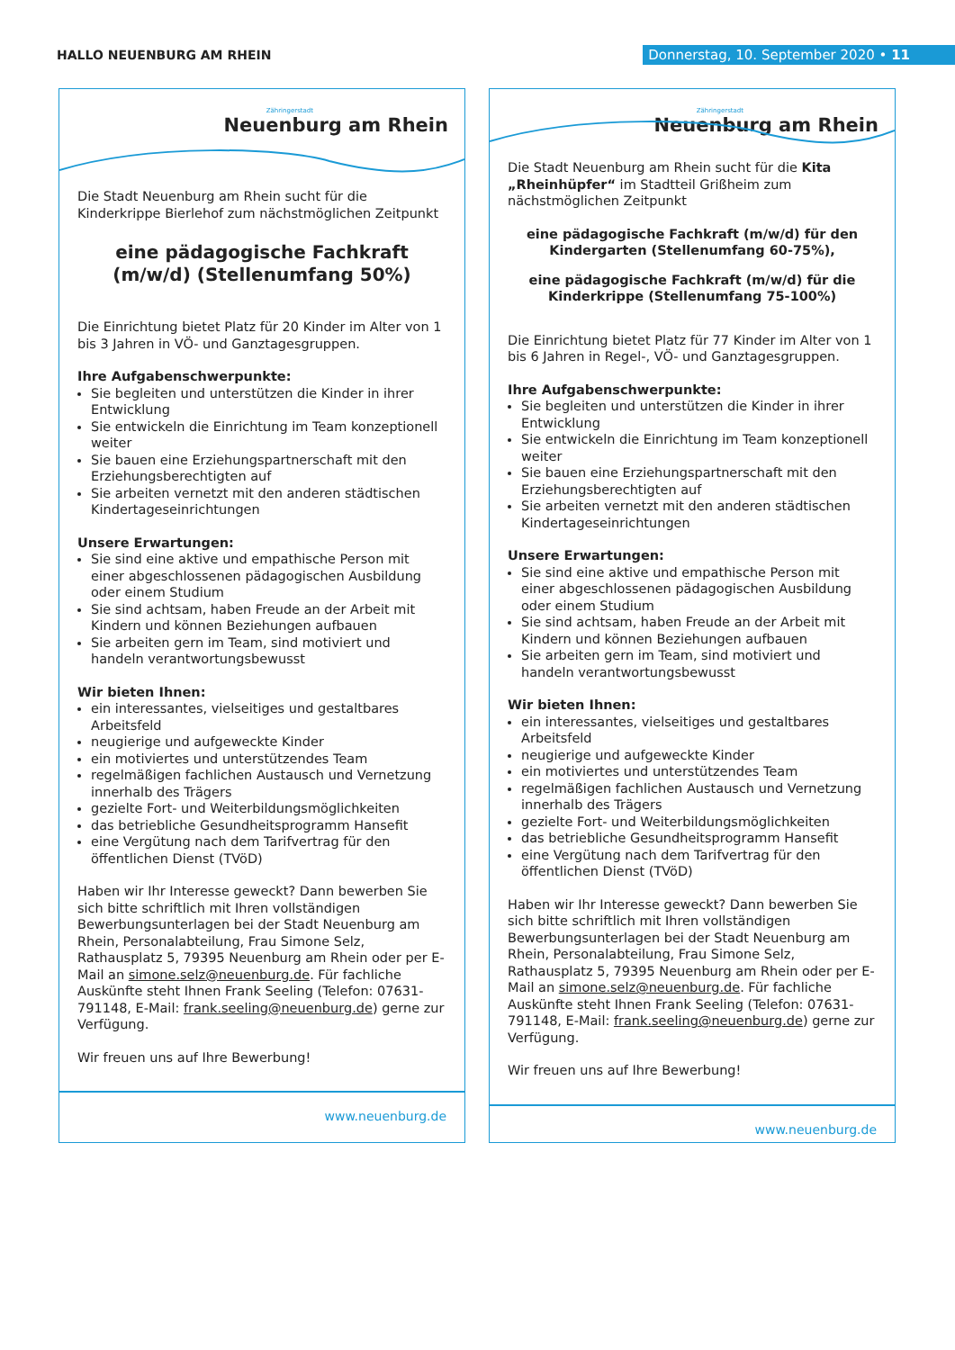HALLO NEUENBURG AM RHEIN Donnerstag, 10. September 2020 • 11
Zähringerstadt
Neuenburg am Rhein
Die Stadt Neuenburg am Rhein sucht für die Kinderkrippe Bierlehof zum nächstmöglichen Zeitpunkt
eine pädagogische Fachkraft (m/w/d) (Stellenumfang 50%)
Die Einrichtung bietet Platz für 20 Kinder im Alter von 1 bis 3 Jahren in VÖ- und Ganztagesgruppen.
Ihre Aufgabenschwerpunkte:
Sie begleiten und unterstützen die Kinder in ihrer Entwicklung
Sie entwickeln die Einrichtung im Team konzeptionell weiter
Sie bauen eine Erziehungspartnerschaft mit den Erziehungsberechtigten auf
Sie arbeiten vernetzt mit den anderen städtischen Kindertageseinrichtungen
Unsere Erwartungen:
Sie sind eine aktive und empathische Person mit einer abgeschlossenen pädagogischen Ausbildung oder einem Studium
Sie sind achtsam, haben Freude an der Arbeit mit Kindern und können Beziehungen aufbauen
Sie arbeiten gern im Team, sind motiviert und handeln verantwortungsbewusst
Wir bieten Ihnen:
ein interessantes, vielseitiges und gestaltbares Arbeitsfeld
neugierige und aufgeweckte Kinder
ein motiviertes und unterstützendes Team
regelmäßigen fachlichen Austausch und Vernetzung innerhalb des Trägers
gezielte Fort- und Weiterbildungsmöglichkeiten
das betriebliche Gesundheitsprogramm Hansefit
eine Vergütung nach dem Tarifvertrag für den öffentlichen Dienst (TVöD)
Haben wir Ihr Interesse geweckt? Dann bewerben Sie sich bitte schriftlich mit Ihren vollständigen Bewerbungsunterlagen bei der Stadt Neuenburg am Rhein, Personalabteilung, Frau Simone Selz, Rathausplatz 5, 79395 Neuenburg am Rhein oder per E-Mail an simone.selz@neuenburg.de. Für fachliche Auskünfte steht Ihnen Frank Seeling (Telefon: 07631-791148, E-Mail: frank.seeling@neuenburg.de) gerne zur Verfügung.
Wir freuen uns auf Ihre Bewerbung!
www.neuenburg.de
Zähringerstadt
Neuenburg am Rhein
Die Stadt Neuenburg am Rhein sucht für die Kita „Rheinhüpfer“ im Stadtteil Grißheim zum nächstmöglichen Zeitpunkt
eine pädagogische Fachkraft (m/w/d) für den Kindergarten (Stellenumfang 60-75%),
eine pädagogische Fachkraft (m/w/d) für die Kinderkrippe (Stellenumfang 75-100%)
Die Einrichtung bietet Platz für 77 Kinder im Alter von 1 bis 6 Jahren in Regel-, VÖ- und Ganztagesgruppen.
Ihre Aufgabenschwerpunkte:
Sie begleiten und unterstützen die Kinder in ihrer Entwicklung
Sie entwickeln die Einrichtung im Team konzeptionell weiter
Sie bauen eine Erziehungspartnerschaft mit den Erziehungsberechtigten auf
Sie arbeiten vernetzt mit den anderen städtischen Kindertageseinrichtungen
Unsere Erwartungen:
Sie sind eine aktive und empathische Person mit einer abgeschlossenen pädagogischen Ausbildung oder einem Studium
Sie sind achtsam, haben Freude an der Arbeit mit Kindern und können Beziehungen aufbauen
Sie arbeiten gern im Team, sind motiviert und handeln verantwortungsbewusst
Wir bieten Ihnen:
ein interessantes, vielseitiges und gestaltbares Arbeitsfeld
neugierige und aufgeweckte Kinder
ein motiviertes und unterstützendes Team
regelmäßigen fachlichen Austausch und Vernetzung innerhalb des Trägers
gezielte Fort- und Weiterbildungsmöglichkeiten
das betriebliche Gesundheitsprogramm Hansefit
eine Vergütung nach dem Tarifvertrag für den öffentlichen Dienst (TVöD)
Haben wir Ihr Interesse geweckt? Dann bewerben Sie sich bitte schriftlich mit Ihren vollständigen Bewerbungsunterlagen bei der Stadt Neuenburg am Rhein, Personalabteilung, Frau Simone Selz, Rathausplatz 5, 79395 Neuenburg am Rhein oder per E-Mail an simone.selz@neuenburg.de. Für fachliche Auskünfte steht Ihnen Frank Seeling (Telefon: 07631-791148, E-Mail: frank.seeling@neuenburg.de) gerne zur Verfügung.
Wir freuen uns auf Ihre Bewerbung!
www.neuenburg.de